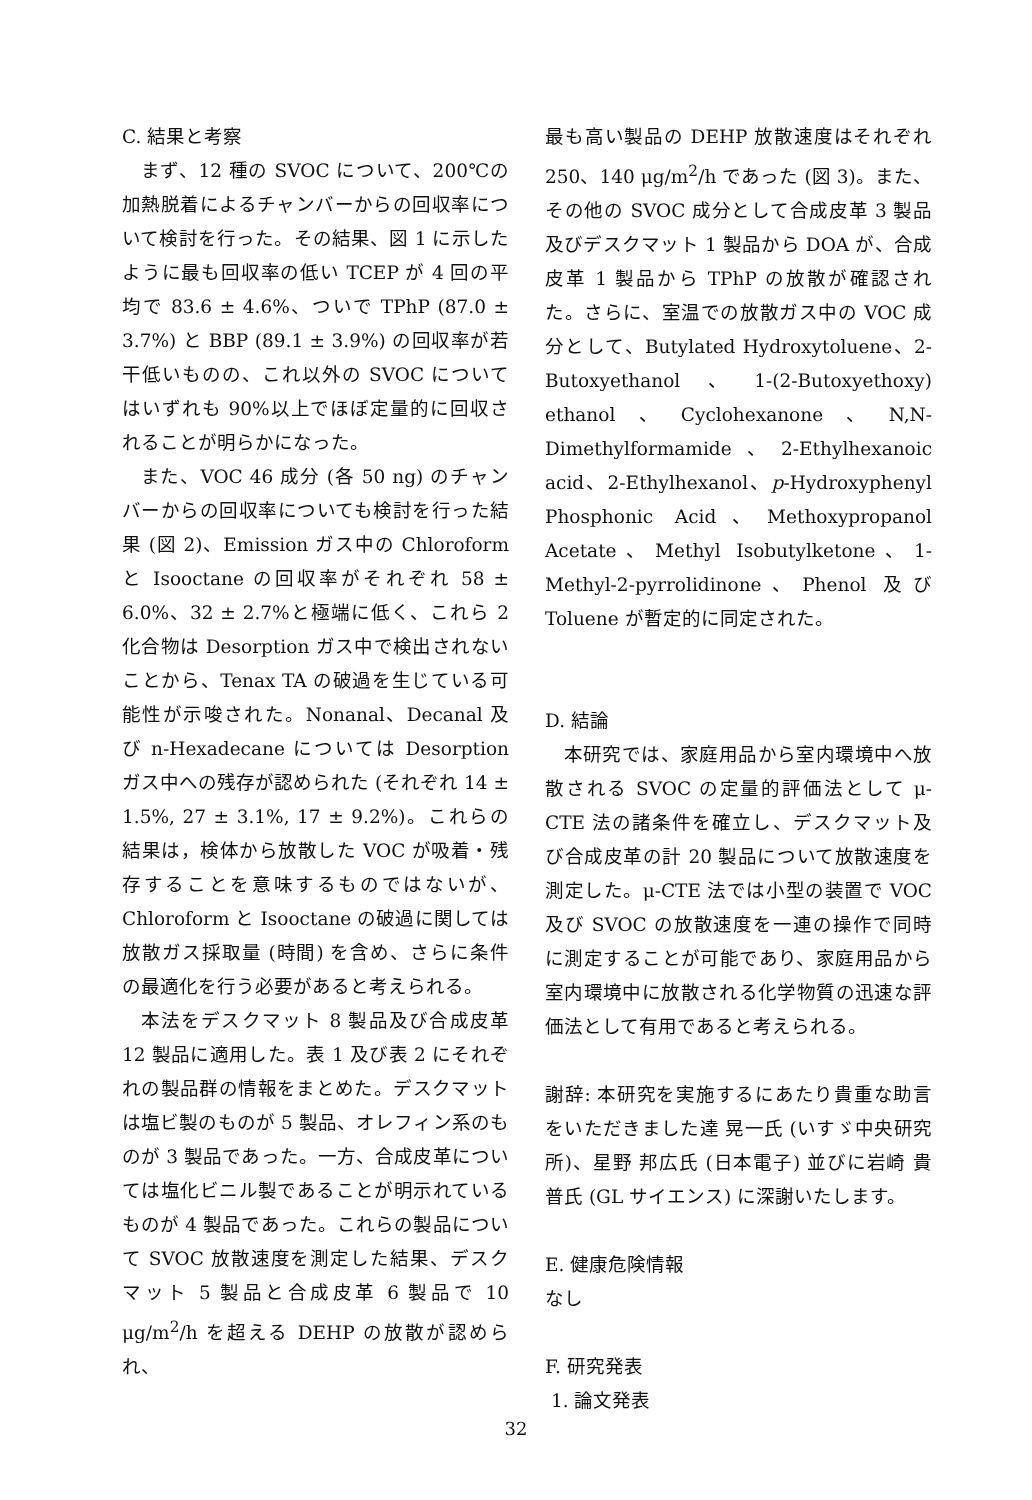C. 結果と考察
まず、12 種の SVOC について、200℃の加熱脱着によるチャンバーからの回収率について検討を行った。その結果、図 1 に示したように最も回収率の低い TCEP が 4 回の平均で 83.6 ± 4.6%、ついで TPhP (87.0 ± 3.7%) と BBP (89.1 ± 3.9%) の回収率が若干低いものの、これ以外の SVOC についてはいずれも 90%以上でほぼ定量的に回収されることが明らかになった。
また、VOC 46 成分 (各 50 ng) のチャンバーからの回収率についても検討を行った結果 (図 2)、Emission ガス中の Chloroform と Isooctane の回収率がそれぞれ 58 ± 6.0%、32 ± 2.7%と極端に低く、これら 2 化合物は Desorption ガス中で検出されないことから、Tenax TA の破過を生じている可能性が示唆された。Nonanal、Decanal 及び n-Hexadecane については Desorption ガス中への残存が認められた (それぞれ 14 ± 1.5%, 27 ± 3.1%, 17 ± 9.2%)。これらの結果は，検体から放散した VOC が吸着・残存することを意味するものではないが、Chloroform と Isooctane の破過に関しては放散ガス採取量 (時間) を含め、さらに条件の最適化を行う必要があると考えられる。
本法をデスクマット 8 製品及び合成皮革 12 製品に適用した。表 1 及び表 2 にそれぞれの製品群の情報をまとめた。デスクマットは塩ビ製のものが 5 製品、オレフィン系のものが 3 製品であった。一方、合成皮革については塩化ビニル製であることが明示れているものが 4 製品であった。これらの製品について SVOC 放散速度を測定した結果、デスクマット 5 製品と合成皮革 6 製品で 10 μg/m<sup>2</sup>/h を超える DEHP の放散が認められ、
最も高い製品の DEHP 放散速度はそれぞれ 250、140 μg/m<sup>2</sup>/h であった (図 3)。また、その他の SVOC 成分として合成皮革 3 製品及びデスクマット 1 製品から DOA が、合成皮革 1 製品から TPhP の放散が確認された。さらに、室温での放散ガス中の VOC 成分として、Butylated Hydroxytoluene、2-Butoxyethanol、1-(2-Butoxyethoxy) ethanol、Cyclohexanone、N,N-Dimethylformamide、2-Ethylhexanoic acid、2-Ethylhexanol、p-Hydroxyphenyl Phosphonic Acid、Methoxypropanol Acetate、Methyl Isobutylketone、1-Methyl-2-pyrrolidinone、Phenol 及び Toluene が暫定的に同定された。
D. 結論
本研究では、家庭用品から室内環境中へ放散される SVOC の定量的評価法として μ-CTE 法の諸条件を確立し、デスクマット及び合成皮革の計 20 製品について放散速度を測定した。μ-CTE 法では小型の装置で VOC 及び SVOC の放散速度を一連の操作で同時に測定することが可能であり、家庭用品から室内環境中に放散される化学物質の迅速な評価法として有用であると考えられる。
謝辞: 本研究を実施するにあたり貴重な助言をいただきました達 晃一氏 (いすゞ中央研究所)、星野 邦広氏 (日本電子) 並びに岩崎 貴普氏 (GL サイエンス) に深謝いたします。
E. 健康危険情報
なし
F. 研究発表
1. 論文発表
32